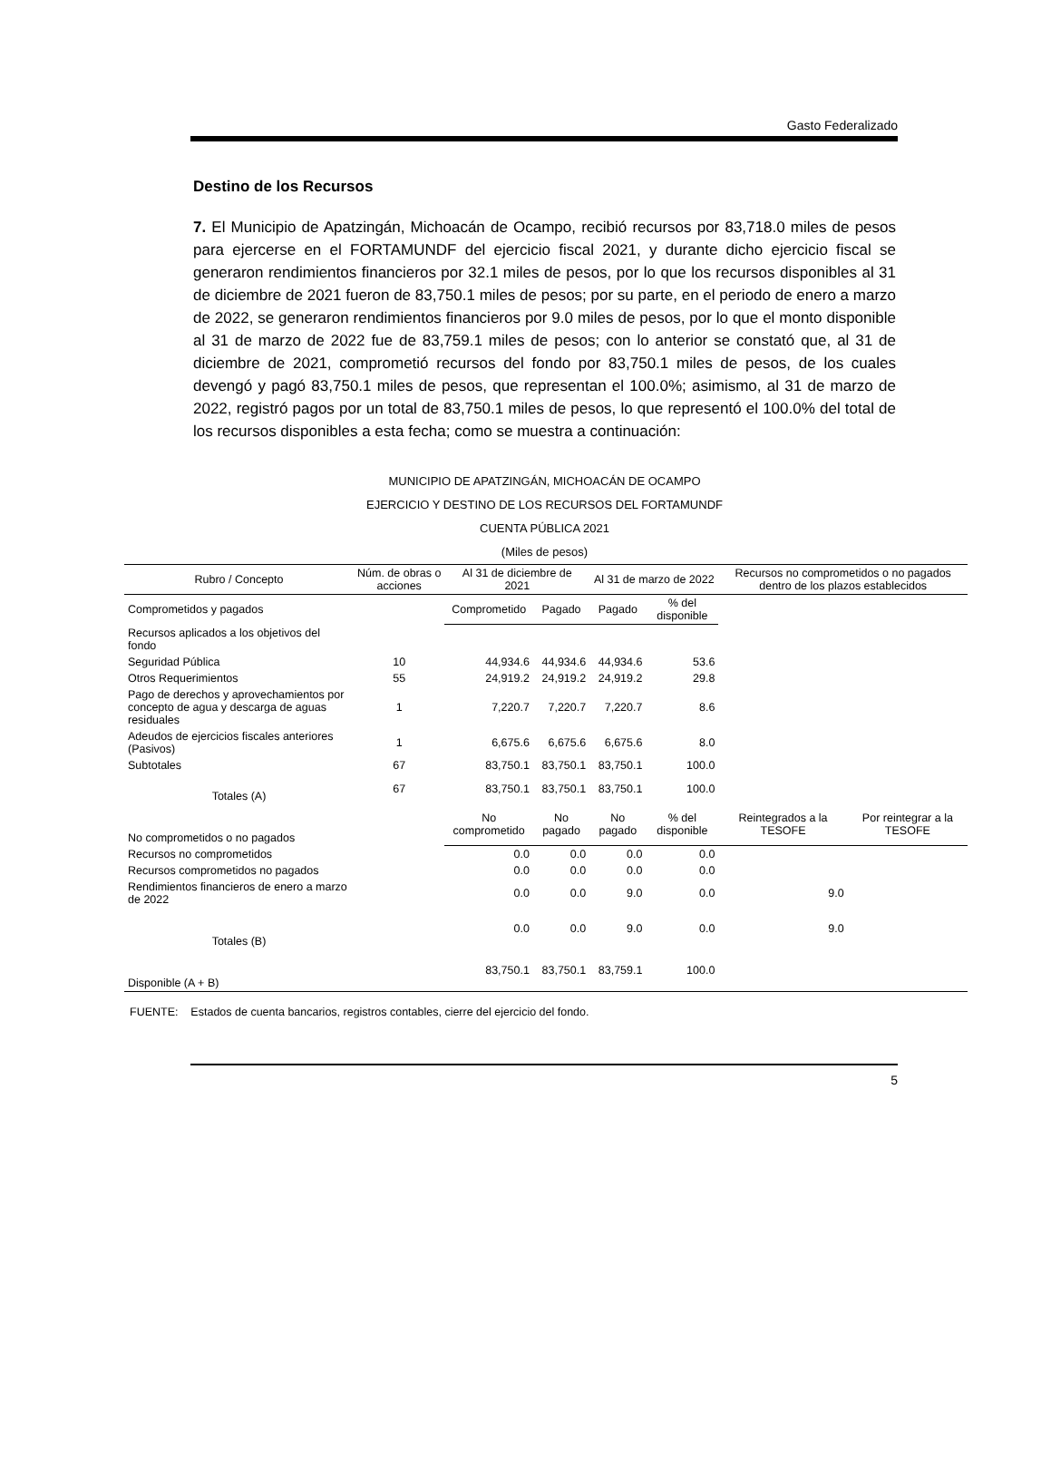Gasto Federalizado
Destino de los Recursos
7. El Municipio de Apatzingán, Michoacán de Ocampo, recibió recursos por 83,718.0 miles de pesos para ejercerse en el FORTAMUNDF del ejercicio fiscal 2021, y durante dicho ejercicio fiscal se generaron rendimientos financieros por 32.1 miles de pesos, por lo que los recursos disponibles al 31 de diciembre de 2021 fueron de 83,750.1 miles de pesos; por su parte, en el periodo de enero a marzo de 2022, se generaron rendimientos financieros por 9.0 miles de pesos, por lo que el monto disponible al 31 de marzo de 2022 fue de 83,759.1 miles de pesos; con lo anterior se constató que, al 31 de diciembre de 2021, comprometió recursos del fondo por 83,750.1 miles de pesos, de los cuales devengó y pagó 83,750.1 miles de pesos, que representan el 100.0%; asimismo, al 31 de marzo de 2022, registró pagos por un total de 83,750.1 miles de pesos, lo que representó el 100.0% del total de los recursos disponibles a esta fecha; como se muestra a continuación:
MUNICIPIO DE APATZINGÁN, MICHOACÁN DE OCAMPO
EJERCICIO Y DESTINO DE LOS RECURSOS DEL FORTAMUNDF
CUENTA PÚBLICA 2021
(Miles de pesos)
| Rubro / Concepto | Núm. de obras o acciones | Al 31 de diciembre de 2021 | | Al 31 de marzo de 2022 | | Recursos no comprometidos o no pagados dentro de los plazos establecidos | |
| --- | --- | --- | --- | --- | --- | --- | --- |
| Comprometidos y pagados | | Comprometido | Pagado | Pagado | % del disponible | | |
| Recursos aplicados a los objetivos del fondo | | | | | | | |
| Seguridad Pública | 10 | 44,934.6 | 44,934.6 | 44,934.6 | 53.6 | | |
| Otros Requerimientos | 55 | 24,919.2 | 24,919.2 | 24,919.2 | 29.8 | | |
| Pago de derechos y aprovechamientos por concepto de agua y descarga de aguas residuales | 1 | 7,220.7 | 7,220.7 | 7,220.7 | 8.6 | | |
| Adeudos de ejercicios fiscales anteriores (Pasivos) | 1 | 6,675.6 | 6,675.6 | 6,675.6 | 8.0 | | |
| Subtotales | 67 | 83,750.1 | 83,750.1 | 83,750.1 | 100.0 | | |
| Totales (A) | 67 | 83,750.1 | 83,750.1 | 83,750.1 | 100.0 | | |
| No comprometidos o no pagados | | No comprometido | No pagado | No pagado | % del disponible | Reintegrados a la TESOFE | Por reintegrar a la TESOFE |
| Recursos no comprometidos | | 0.0 | 0.0 | 0.0 | 0.0 | | |
| Recursos comprometidos no pagados | | 0.0 | 0.0 | 0.0 | 0.0 | | |
| Rendimientos financieros de enero a marzo de 2022 | | 0.0 | 0.0 | 9.0 | 0.0 | 9.0 | |
| Totales (B) | | 0.0 | 0.0 | 9.0 | 0.0 | 9.0 | |
| Disponible (A + B) | | 83,750.1 | 83,750.1 | 83,759.1 | 100.0 | | |
FUENTE: Estados de cuenta bancarios, registros contables, cierre del ejercicio del fondo.
5